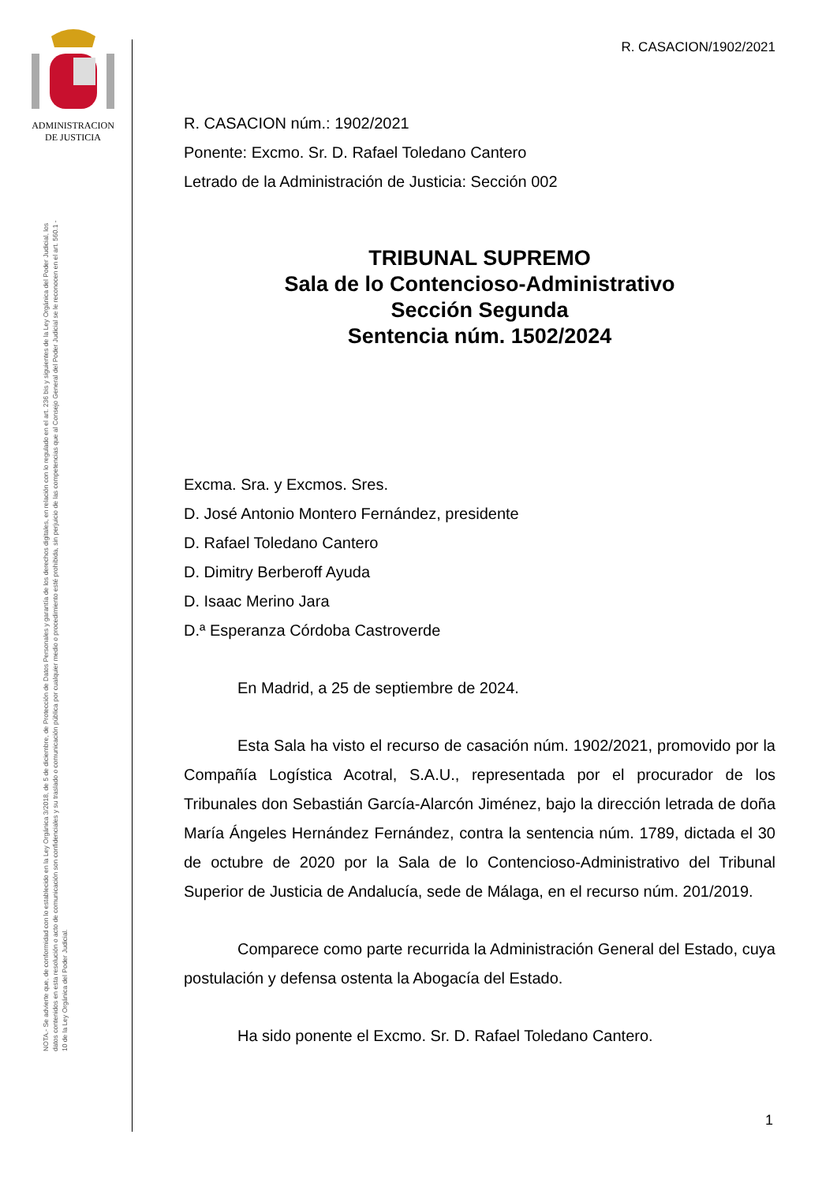ADMINISTRACION
DE JUSTICIA
NOTA.- Se advierte que, de conformidad con lo establecido en la Ley Orgánica 3/2018, de 5 de diciembre, de Protección de Datos Personales y garantía de los derechos digitales, en relación con lo regulado en el art. 236 bis y siguientes de la Ley Orgánica del Poder Judicial, los datos contenidos en esta resolución o acto de comunicación son confidenciales y su traslado o comunicación pública por cualquier medio o procedimiento esté prohibida, sin perjuicio de las competencias que al Consejo General del Poder Judicial se le reconocen en el art. 560.1 - 10 de la Ley Orgánica del Poder Judicial.
R. CASACION/1902/2021
R. CASACION núm.: 1902/2021
Ponente: Excmo. Sr. D. Rafael Toledano Cantero
Letrado de la Administración de Justicia: Sección 002
TRIBUNAL SUPREMO
Sala de lo Contencioso-Administrativo
Sección Segunda
Sentencia núm. 1502/2024
Excma. Sra. y Excmos. Sres.
D. José Antonio Montero Fernández, presidente
D. Rafael Toledano Cantero
D. Dimitry Berberoff Ayuda
D. Isaac Merino Jara
D.ª Esperanza Córdoba Castroverde
En Madrid, a 25 de septiembre de 2024.
Esta Sala ha visto el recurso de casación núm. 1902/2021, promovido por la Compañía Logística Acotral, S.A.U., representada por el procurador de los Tribunales don Sebastián García-Alarcón Jiménez, bajo la dirección letrada de doña María Ángeles Hernández Fernández, contra la sentencia núm. 1789, dictada el 30 de octubre de 2020 por la Sala de lo Contencioso-Administrativo del Tribunal Superior de Justicia de Andalucía, sede de Málaga, en el recurso núm. 201/2019.
Comparece como parte recurrida la Administración General del Estado, cuya postulación y defensa ostenta la Abogacía del Estado.
Ha sido ponente el Excmo. Sr. D. Rafael Toledano Cantero.
1